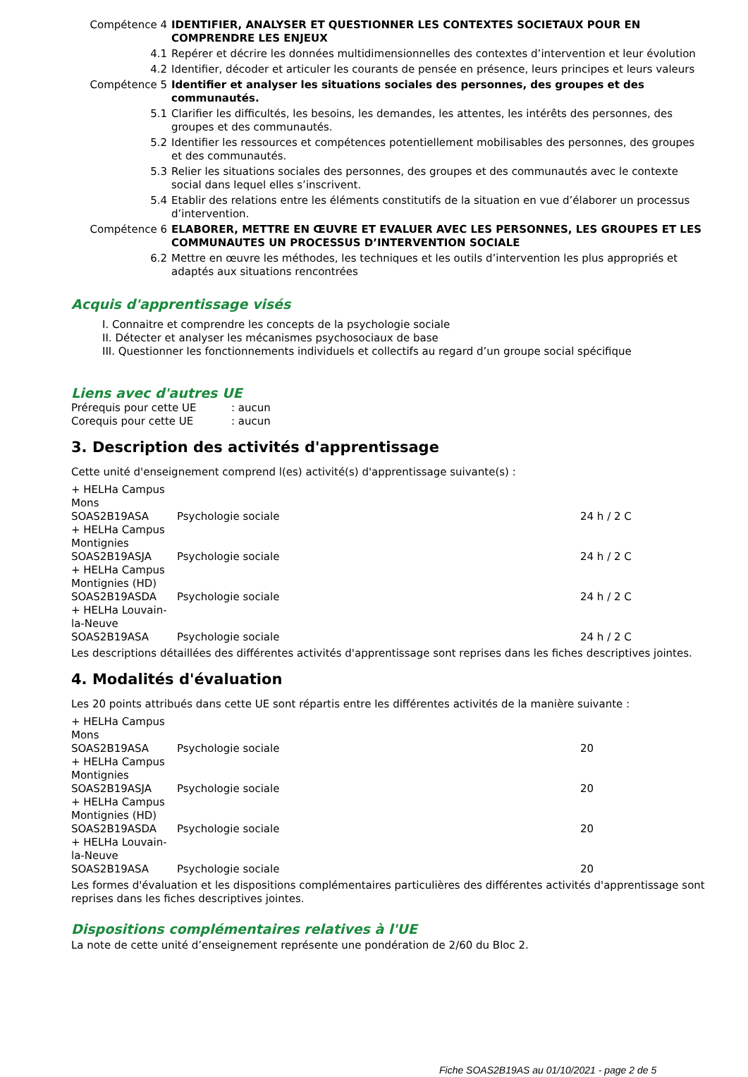| Compétence 4 | IDENTIFIER, ANALYSER ET QUESTIONNER LES CONTEXTES SOCIETAUX POUR EN COMPRENDRE LES ENJEUX |
| 4.1 | Repérer et décrire les données multidimensionnelles des contextes d’intervention et leur évolution |
| 4.2 | Identifier, décoder et articuler les courants de pensée en présence, leurs principes et leurs valeurs |
| Compétence 5 | Identifier et analyser les situations sociales des personnes, des groupes et des communautés. |
| 5.1 | Clarifier les difficultés, les besoins, les demandes, les attentes, les intérêts des personnes, des groupes et des communautés. |
| 5.2 | Identifier les ressources et compétences potentiellement mobilisables des personnes, des groupes et des communautés. |
| 5.3 | Relier les situations sociales des personnes, des groupes et des communautés avec le contexte social dans lequel elles s’inscrivent. |
| 5.4 | Etablir des relations entre les éléments constitutifs de la situation en vue d’élaborer un processus d’intervention. |
| Compétence 6 | ELABORER, METTRE EN ŒUVRE ET EVALUER AVEC LES PERSONNES, LES GROUPES ET LES COMMUNAUTES UN PROCESSUS D’INTERVENTION SOCIALE |
| 6.2 | Mettre en œuvre les méthodes, les techniques et les outils d’intervention les plus appropriés et adaptés aux situations rencontrées |
Acquis d'apprentissage visés
I. Connaitre et comprendre les concepts de la psychologie sociale
II. Détecter et analyser les mécanismes psychosociaux de base
III. Questionner les fonctionnements individuels et collectifs au regard d’un groupe social spécifique
Liens avec d'autres UE
| Prérequis pour cette UE | : aucun |
| Corequis pour cette UE | : aucun |
3. Description des activités d'apprentissage
Cette unité d'enseignement comprend l(es) activité(s) d'apprentissage suivante(s) :
| + HELHa Campus Mons | | |
| SOAS2B19ASA | Psychologie sociale | 24 h / 2 C |
| + HELHa Campus Montignies | | |
| SOAS2B19ASJA | Psychologie sociale | 24 h / 2 C |
| + HELHa Campus Montignies (HD) | | |
| SOAS2B19ASDA | Psychologie sociale | 24 h / 2 C |
| + HELHa Louvain- la-Neuve | | |
| SOAS2B19ASA | Psychologie sociale | 24 h / 2 C |
Les descriptions détaillées des différentes activités d'apprentissage sont reprises dans les fiches descriptives jointes.
4. Modalités d'évaluation
Les 20 points attribués dans cette UE sont répartis entre les différentes activités de la manière suivante :
| + HELHa Campus Mons | | |
| SOAS2B19ASA | Psychologie sociale | 20 |
| + HELHa Campus Montignies | | |
| SOAS2B19ASJA | Psychologie sociale | 20 |
| + HELHa Campus Montignies (HD) | | |
| SOAS2B19ASDA | Psychologie sociale | 20 |
| + HELHa Louvain- la-Neuve | | |
| SOAS2B19ASA | Psychologie sociale | 20 |
Les formes d'évaluation et les dispositions complémentaires particulières des différentes activités d'apprentissage sont reprises dans les fiches descriptives jointes.
Dispositions complémentaires relatives à l'UE
La note de cette unité d’enseignement représente une pondération de 2/60 du Bloc 2.
Fiche SOAS2B19AS au 01/10/2021 - page 2 de 5